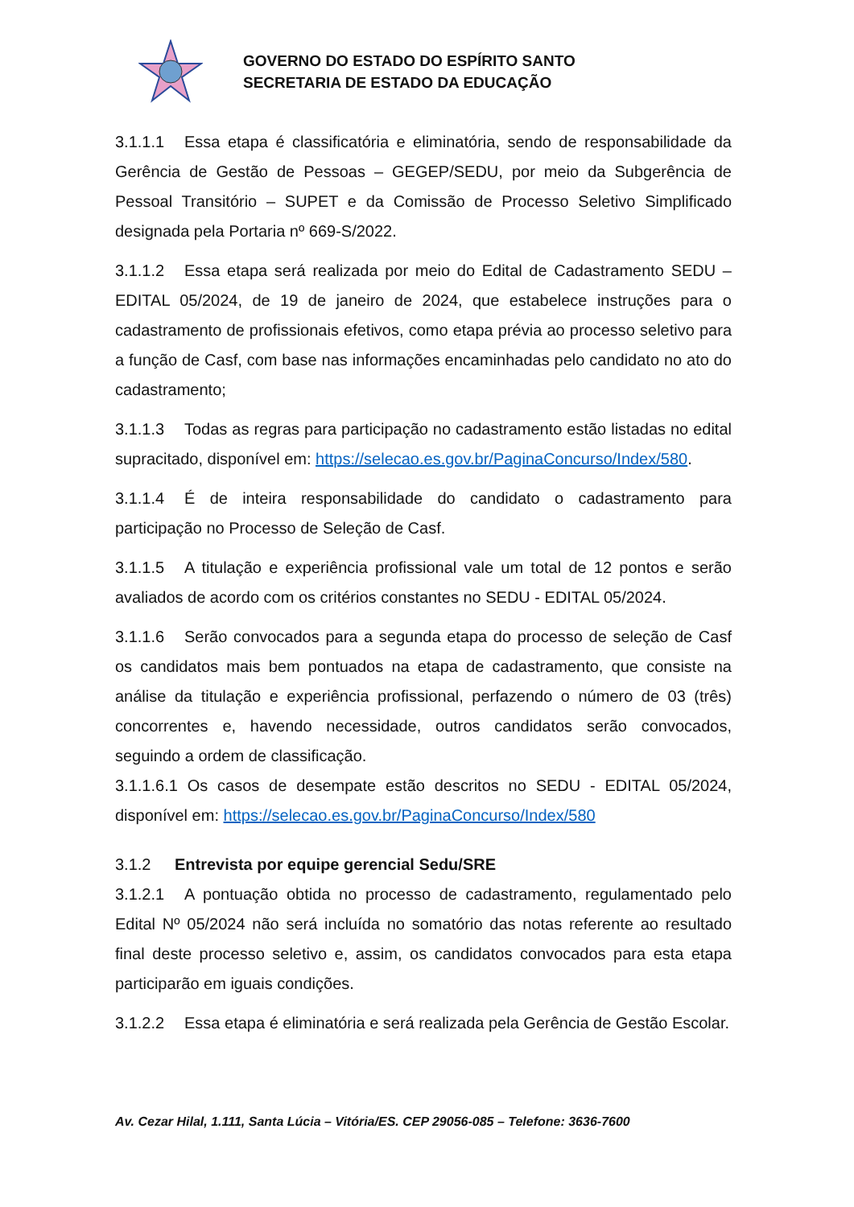GOVERNO DO ESTADO DO ESPÍRITO SANTO
SECRETARIA DE ESTADO DA EDUCAÇÃO
3.1.1.1 Essa etapa é classificatória e eliminatória, sendo de responsabilidade da Gerência de Gestão de Pessoas – GEGEP/SEDU, por meio da Subgerência de Pessoal Transitório – SUPET e da Comissão de Processo Seletivo Simplificado designada pela Portaria nº 669-S/2022.
3.1.1.2 Essa etapa será realizada por meio do Edital de Cadastramento SEDU – EDITAL 05/2024, de 19 de janeiro de 2024, que estabelece instruções para o cadastramento de profissionais efetivos, como etapa prévia ao processo seletivo para a função de Casf, com base nas informações encaminhadas pelo candidato no ato do cadastramento;
3.1.1.3 Todas as regras para participação no cadastramento estão listadas no edital supracitado, disponível em: https://selecao.es.gov.br/PaginaConcurso/Index/580.
3.1.1.4 É de inteira responsabilidade do candidato o cadastramento para participação no Processo de Seleção de Casf.
3.1.1.5 A titulação e experiência profissional vale um total de 12 pontos e serão avaliados de acordo com os critérios constantes no SEDU - EDITAL 05/2024.
3.1.1.6 Serão convocados para a segunda etapa do processo de seleção de Casf os candidatos mais bem pontuados na etapa de cadastramento, que consiste na análise da titulação e experiência profissional, perfazendo o número de 03 (três) concorrentes e, havendo necessidade, outros candidatos serão convocados, seguindo a ordem de classificação.
3.1.1.6.1 Os casos de desempate estão descritos no SEDU - EDITAL 05/2024, disponível em: https://selecao.es.gov.br/PaginaConcurso/Index/580
3.1.2 Entrevista por equipe gerencial Sedu/SRE
3.1.2.1 A pontuação obtida no processo de cadastramento, regulamentado pelo Edital Nº 05/2024 não será incluída no somatório das notas referente ao resultado final deste processo seletivo e, assim, os candidatos convocados para esta etapa participarão em iguais condições.
3.1.2.2 Essa etapa é eliminatória e será realizada pela Gerência de Gestão Escolar.
Av. Cezar Hilal, 1.111, Santa Lúcia – Vitória/ES. CEP 29056-085 – Telefone: 3636-7600